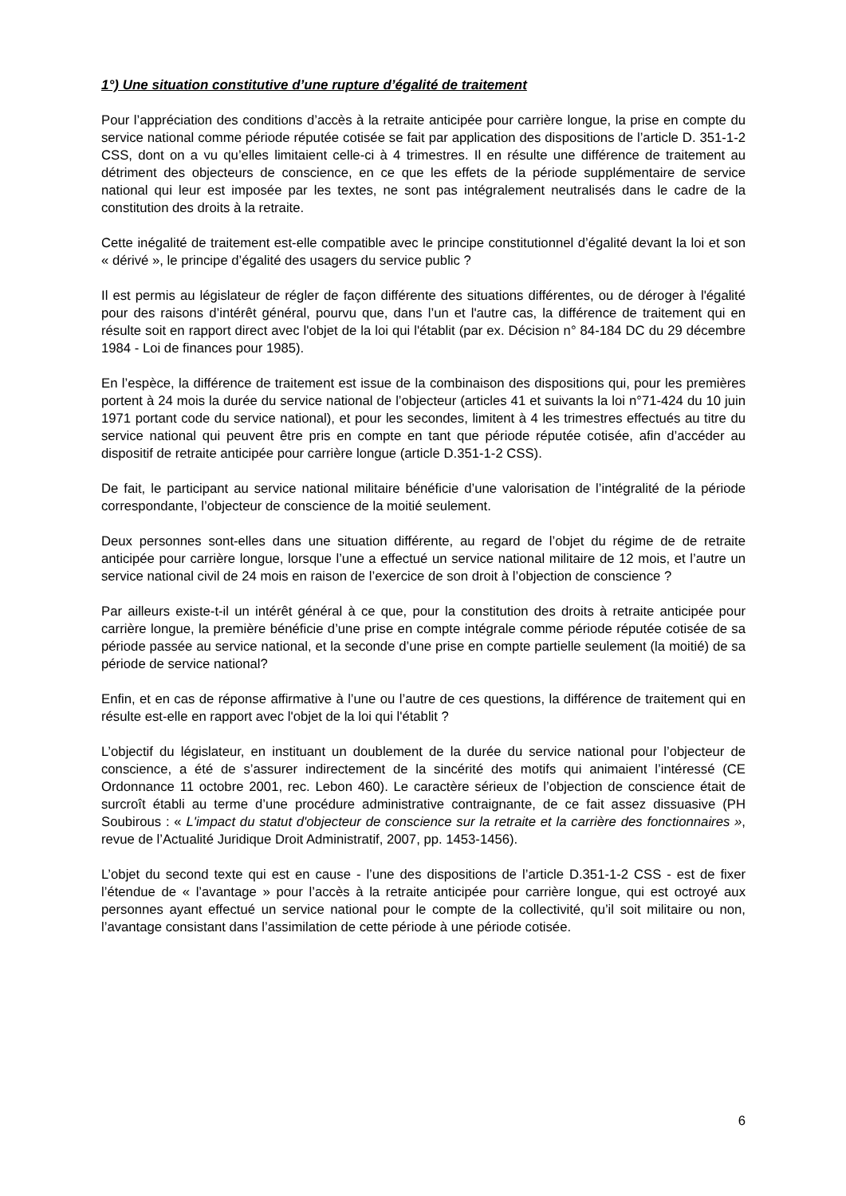1°) Une situation constitutive d’une rupture d’égalité de traitement
Pour l’appréciation des conditions d’accès à la retraite anticipée pour carrière longue, la prise en compte du service national comme période réputée cotisée se fait par application des dispositions de l’article D. 351-1-2 CSS, dont on a vu qu’elles limitaient celle-ci à 4 trimestres. Il en résulte une différence de traitement au détriment des objecteurs de conscience, en ce que les effets de la période supplémentaire de service national qui leur est imposée par les textes, ne sont pas intégralement neutralisés dans le cadre de la constitution des droits à la retraite.
Cette inégalité de traitement est-elle compatible avec le principe constitutionnel d’égalité devant la loi et son « dérivé », le principe d’égalité des usagers du service public ?
Il est permis au législateur de régler de façon différente des situations différentes, ou de déroger à l'égalité pour des raisons d’intérêt général, pourvu que, dans l’un et l'autre cas, la différence de traitement qui en résulte soit en rapport direct avec l'objet de la loi qui l'établit (par ex. Décision n° 84-184 DC du 29 décembre 1984 - Loi de finances pour 1985).
En l’espèce, la différence de traitement est issue de la combinaison des dispositions qui, pour les premières portent à 24 mois la durée du service national de l’objecteur (articles 41 et suivants la loi n°71-424 du 10 juin 1971 portant code du service national), et pour les secondes, limitent à 4 les trimestres effectués au titre du service national qui peuvent être pris en compte en tant que période réputée cotisée, afin d’accéder au dispositif de retraite anticipée pour carrière longue (article D.351-1-2 CSS).
De fait, le participant au service national militaire bénéficie d’une valorisation de l’intégralité de la période correspondante, l’objecteur de conscience de la moitié seulement.
Deux personnes sont-elles dans une situation différente, au regard de l’objet du régime de de retraite anticipée pour carrière longue, lorsque l’une a effectué un service national militaire de 12 mois, et l’autre un service national civil de 24 mois en raison de l’exercice de son droit à l’objection de conscience ?
Par ailleurs existe-t-il un intérêt général à ce que, pour la constitution des droits à retraite anticipée pour carrière longue, la première bénéficie d’une prise en compte intégrale comme période réputée cotisée de sa période passée au service national, et la seconde d’une prise en compte partielle seulement (la moitié) de sa période de service national?
Enfin, et en cas de réponse affirmative à l’une ou l’autre de ces questions, la différence de traitement qui en résulte est-elle en rapport avec l'objet de la loi qui l'établit ?
L’objectif du législateur, en instituant un doublement de la durée du service national pour l’objecteur de conscience, a été de s’assurer indirectement de la sincérité des motifs qui animaient l’intéressé (CE Ordonnance 11 octobre 2001, rec. Lebon 460). Le caractère sérieux de l’objection de conscience était de surcroît établi au terme d’une procédure administrative contraignante, de ce fait assez dissuasive (PH Soubirous : « L'impact du statut d'objecteur de conscience sur la retraite et la carrière des fonctionnaires », revue de l’Actualité Juridique Droit Administratif, 2007, pp. 1453-1456).
L’objet du second texte qui est en cause - l’une des dispositions de l’article D.351-1-2 CSS - est de fixer l’étendue de « l’avantage » pour l’accès à la retraite anticipée pour carrière longue, qui est octroyé aux personnes ayant effectué un service national pour le compte de la collectivité, qu’il soit militaire ou non, l’avantage consistant dans l’assimilation de cette période à une période cotisée.
6